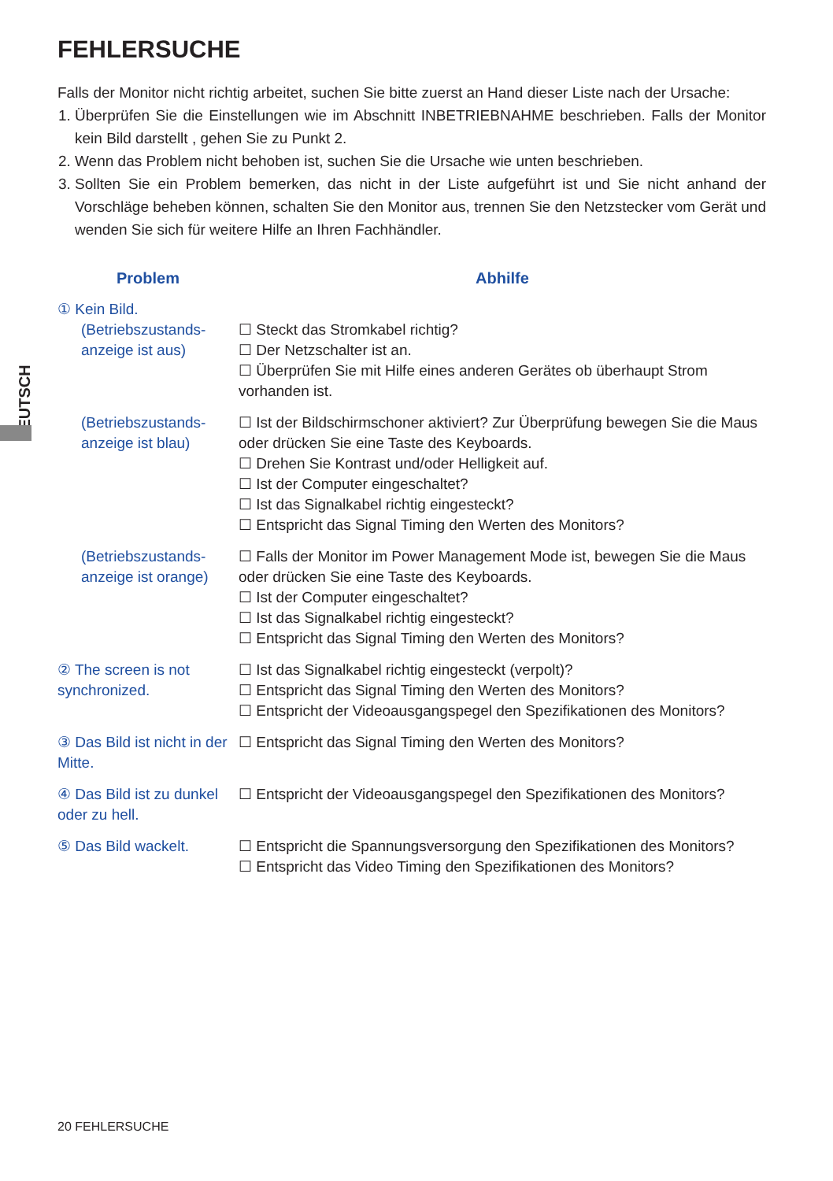DEUTSCH
FEHLERSUCHE
Falls der Monitor nicht richtig arbeitet, suchen Sie bitte zuerst an Hand dieser Liste nach der Ursache:
1. Überprüfen Sie die Einstellungen wie im Abschnitt INBETRIEBNAHME beschrieben. Falls der Monitor kein Bild darstellt , gehen Sie zu Punkt 2.
2. Wenn das Problem nicht behoben ist, suchen Sie die Ursache wie unten beschrieben.
3. Sollten Sie ein Problem bemerken, das nicht in der Liste aufgeführt ist und Sie nicht anhand der Vorschläge beheben können, schalten Sie den Monitor aus, trennen Sie den Netzstecker vom Gerät und wenden Sie sich für weitere Hilfe an Ihren Fachhändler.
| Problem | Abhilfe |
| --- | --- |
| ① Kein Bild. (Betriebszustands-anzeige ist aus) | ☐ Steckt das Stromkabel richtig? ☐ Der Netzschalter ist an. ☐ Überprüfen Sie mit Hilfe eines anderen Gerätes ob überhaupt Strom vorhanden ist. |
| (Betriebszustands-anzeige ist blau) | ☐ Ist der Bildschirmschoner aktiviert? Zur Überprüfung bewegen Sie die Maus oder drücken Sie eine Taste des Keyboards. ☐ Drehen Sie Kontrast und/oder Helligkeit auf. ☐ Ist der Computer eingeschaltet? ☐ Ist das Signalkabel richtig eingesteckt? ☐ Entspricht das Signal Timing den Werten des Monitors? |
| (Betriebszustands-anzeige ist orange) | ☐ Falls der Monitor im Power Management Mode ist, bewegen Sie die Maus oder drücken Sie eine Taste des Keyboards. ☐ Ist der Computer eingeschaltet? ☐ Ist das Signalkabel richtig eingesteckt? ☐ Entspricht das Signal Timing den Werten des Monitors? |
| ② The screen is not synchronized. | ☐ Ist das Signalkabel richtig eingesteckt (verpolt)? ☐ Entspricht das Signal Timing den Werten des Monitors? ☐ Entspricht der Videoausgangspegel den Spezifikationen des Monitors? |
| ③ Das Bild ist nicht in der Mitte. | ☐ Entspricht das Signal Timing den Werten des Monitors? |
| ④ Das Bild ist zu dunkel oder zu hell. | ☐ Entspricht der Videoausgangspegel den Spezifikationen des Monitors? |
| ⑤ Das Bild wackelt. | ☐ Entspricht die Spannungsversorgung den Spezifikationen des Monitors? ☐ Entspricht das Video Timing den Spezifikationen des Monitors? |
20 FEHLERSUCHE